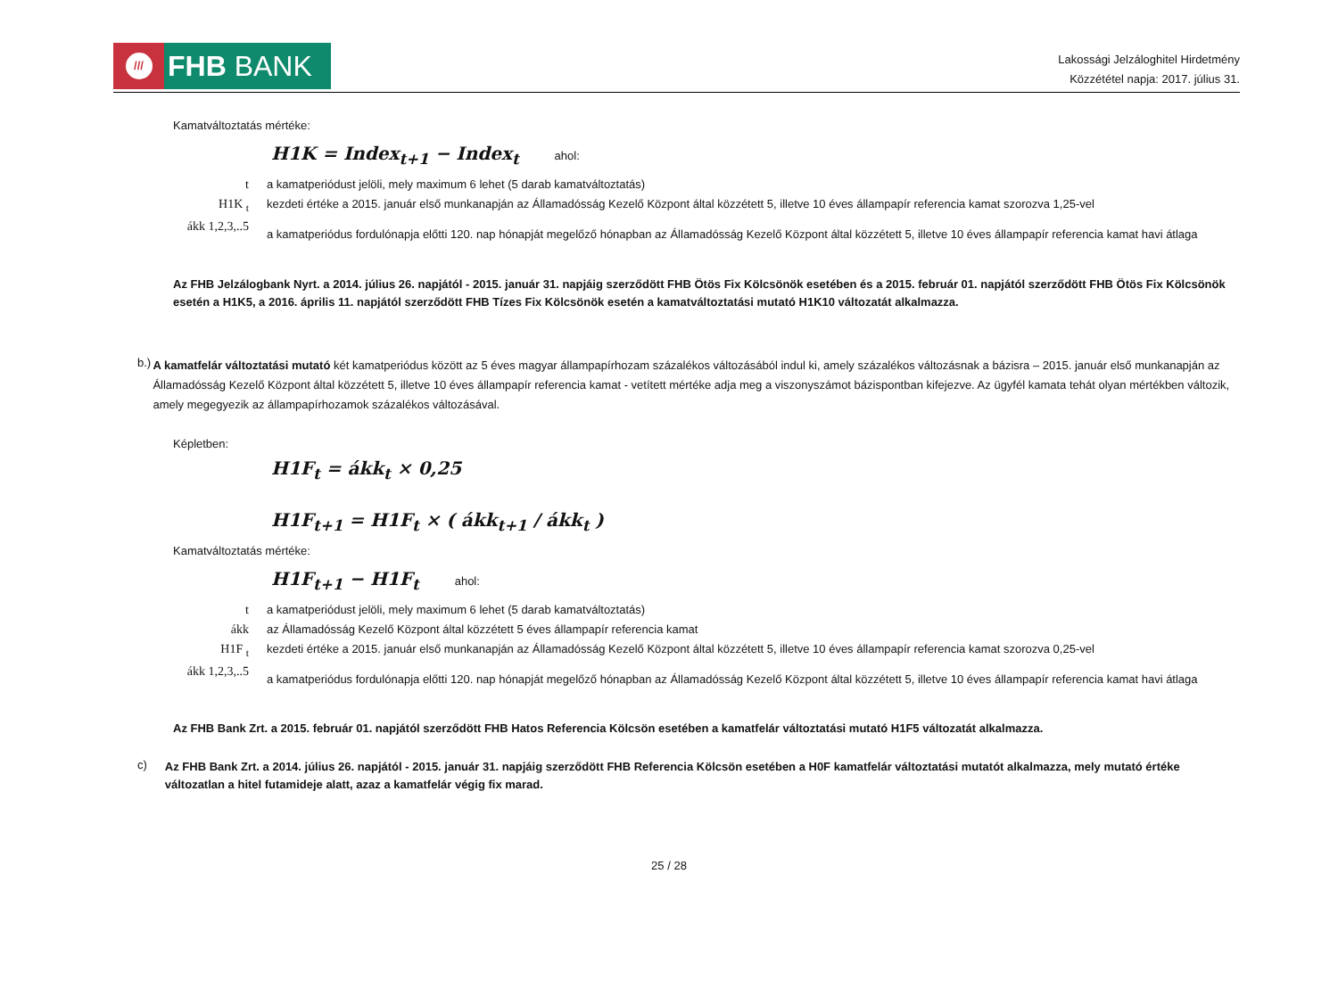///
FHB BANK
Lakossági Jelzáloghitel Hirdetmény
Közzététel napja: 2017. július 31.
Kamatváltoztatás mértéke:
H1K = Index<sub>t+1</sub> − Index<sub>t</sub> ahol:
| t | a kamatperiódust jelöli, mely maximum 6 lehet (5 darab kamatváltoztatás) |
| H1K <sub>t</sub> | kezdeti értéke a 2015. január első munkanapján az Államadósság Kezelő Központ által közzétett 5, illetve 10 éves állampapír referencia kamat szorozva 1,25-vel |
| ákk 1,2,3,..5 | a kamatperiódus fordulónapja előtti 120. nap hónapját megelőző hónapban az Államadósság Kezelő Központ által közzétett 5, illetve 10 éves állampapír referencia kamat havi átlaga |
Az FHB Jelzálogbank Nyrt. a 2014. július 26. napjától - 2015. január 31. napjáig szerződött FHB Ötös Fix Kölcsönök esetében és a 2015. február 01. napjától szerződött FHB Ötös Fix Kölcsönök esetén a H1K5, a 2016. április 11. napjától szerződött FHB Tízes Fix Kölcsönök esetén a kamatváltoztatási mutató H1K10 változatát alkalmazza.
b.)
A kamatfelár változtatási mutató két kamatperiódus között az 5 éves magyar állampapírhozam százalékos változásából indul ki, amely százalékos változásnak a bázisra – 2015. január első munkanapján az Államadósság Kezelő Központ által közzétett 5, illetve 10 éves állampapír referencia kamat - vetített mértéke adja meg a viszonyszámot bázispontban kifejezve. Az ügyfél kamata tehát olyan mértékben változik, amely megegyezik az állampapírhozamok százalékos változásával.
Képletben:
H1F<sub>t</sub> = ákk<sub>t</sub> × 0,25
H1F<sub>t+1</sub> = H1F<sub>t</sub> × ( ákk<sub>t+1</sub> / ákk<sub>t</sub> )
Kamatváltoztatás mértéke:
H1F<sub>t+1</sub> − H1F<sub>t</sub> ahol:
| t | a kamatperiódust jelöli, mely maximum 6 lehet (5 darab kamatváltoztatás) |
| ákk | az Államadósság Kezelő Központ által közzétett 5 éves állampapír referencia kamat |
| H1F <sub>t</sub> | kezdeti értéke a 2015. január első munkanapján az Államadósság Kezelő Központ által közzétett 5, illetve 10 éves állampapír referencia kamat szorozva 0,25-vel |
| ákk 1,2,3,..5 | a kamatperiódus fordulónapja előtti 120. nap hónapját megelőző hónapban az Államadósság Kezelő Központ által közzétett 5, illetve 10 éves állampapír referencia kamat havi átlaga |
Az FHB Bank Zrt. a 2015. február 01. napjától szerződött FHB Hatos Referencia Kölcsön esetében a kamatfelár változtatási mutató H1F5 változatát alkalmazza.
c)
Az FHB Bank Zrt. a 2014. július 26. napjától - 2015. január 31. napjáig szerződött FHB Referencia Kölcsön esetében a H0F kamatfelár változtatási mutatót alkalmazza, mely mutató értéke változatlan a hitel futamideje alatt, azaz a kamatfelár végig fix marad.
25 / 28